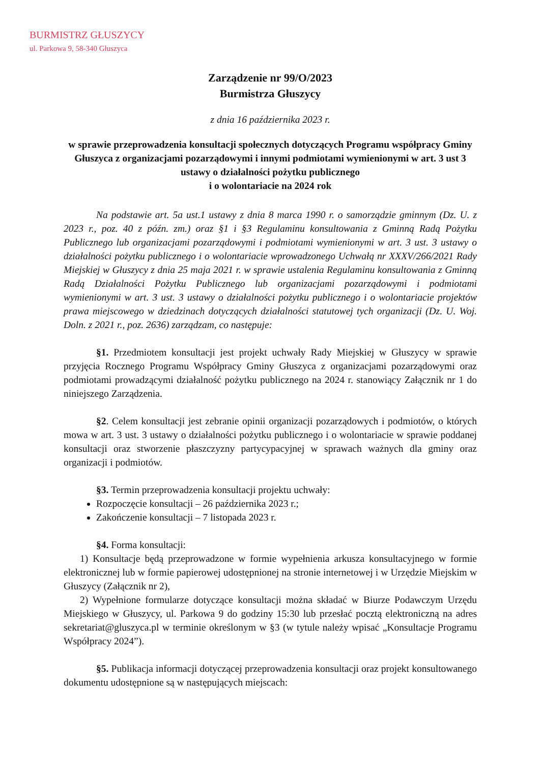BURMISTRZ GŁUSZYCY
ul. Parkowa 9, 58-340 Głuszyca
Zarządzenie nr 99/O/2023
Burmistrza Głuszycy
z dnia 16 października 2023 r.
w sprawie przeprowadzenia konsultacji społecznych dotyczących Programu współpracy Gminy Głuszyca z organizacjami pozarządowymi i innymi podmiotami wymienionymi w art. 3 ust 3 ustawy o działalności pożytku publicznego
i o wolontariacie na 2024 rok
Na podstawie art. 5a ust.1 ustawy z dnia 8 marca 1990 r. o samorządzie gminnym (Dz. U. z 2023 r., poz. 40 z późn. zm.) oraz §1 i §3 Regulaminu konsultowania z Gminną Radą Pożytku Publicznego lub organizacjami pozarządowymi i podmiotami wymienionymi w art. 3 ust. 3 ustawy o działalności pożytku publicznego i o wolontariacie wprowadzonego Uchwałą nr XXXV/266/2021 Rady Miejskiej w Głuszycy z dnia 25 maja 2021 r. w sprawie ustalenia Regulaminu konsultowania z Gminną Radą Działalności Pożytku Publicznego lub organizacjami pozarządowymi i podmiotami wymienionymi w art. 3 ust. 3 ustawy o działalności pożytku publicznego i o wolontariacie projektów prawa miejscowego w dziedzinach dotyczących działalności statutowej tych organizacji (Dz. U. Woj. Doln. z 2021 r., poz. 2636) zarządzam, co następuje:
§1. Przedmiotem konsultacji jest projekt uchwały Rady Miejskiej w Głuszycy w sprawie przyjęcia Rocznego Programu Współpracy Gminy Głuszyca z organizacjami pozarządowymi oraz podmiotami prowadzącymi działalność pożytku publicznego na 2024 r. stanowiący Załącznik nr 1 do niniejszego Zarządzenia.
§2. Celem konsultacji jest zebranie opinii organizacji pozarządowych i podmiotów, o których mowa w art. 3 ust. 3 ustawy o działalności pożytku publicznego i o wolontariacie w sprawie poddanej konsultacji oraz stworzenie płaszczyzny partycypacyjnej w sprawach ważnych dla gminy oraz organizacji i podmiotów.
§3. Termin przeprowadzenia konsultacji projektu uchwały:
Rozpoczęcie konsultacji – 26 października 2023 r.;
Zakończenie konsultacji – 7 listopada 2023 r.
§4. Forma konsultacji:
1) Konsultacje będą przeprowadzone w formie wypełnienia arkusza konsultacyjnego w formie elektronicznej lub w formie papierowej udostępnionej na stronie internetowej i w Urzędzie Miejskim w Głuszycy (Załącznik nr 2),
2) Wypełnione formularze dotyczące konsultacji można składać w Biurze Podawczym Urzędu Miejskiego w Głuszycy, ul. Parkowa 9 do godziny 15:30 lub przesłać pocztą elektroniczną na adres sekretariat@gluszyca.pl w terminie określonym w §3 (w tytule należy wpisać „Konsultacje Programu Współpracy 2024”).
§5. Publikacja informacji dotyczącej przeprowadzenia konsultacji oraz projekt konsultowanego dokumentu udostępnione są w następujących miejscach: